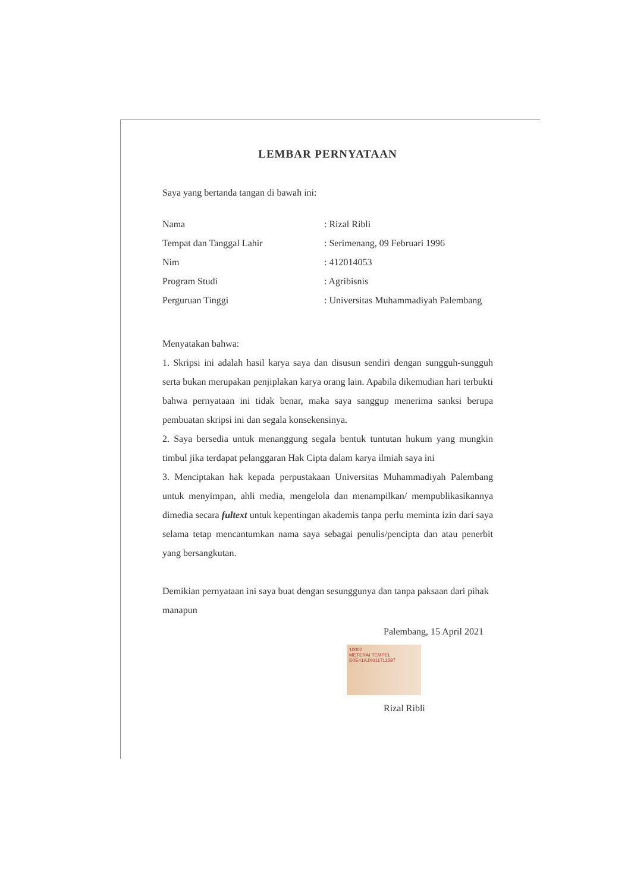LEMBAR PERNYATAAN
Saya yang bertanda tangan di bawah ini:
| Nama | : Rizal Ribli |
| Tempat dan Tanggal Lahir | : Serimenang, 09 Februari 1996 |
| Nim | : 412014053 |
| Program Studi | : Agribisnis |
| Perguruan Tinggi | : Universitas Muhammadiyah Palembang |
Menyatakan bahwa:
1. Skripsi ini adalah hasil karya saya dan disusun sendiri dengan sungguh-sungguh serta bukan merupakan penjiplakan karya orang lain. Apabila dikemudian hari terbukti bahwa pernyataan ini tidak benar, maka saya sanggup menerima sanksi berupa pembuatan skripsi ini dan segala konsekensinya.
2. Saya bersedia untuk menanggung segala bentuk tuntutan hukum yang mungkin timbul jika terdapat pelanggaran Hak Cipta dalam karya ilmiah saya ini
3. Menciptakan hak kepada perpustakaan Universitas Muhammadiyah Palembang untuk menyimpan, ahli media, mengelola dan menampilkan/ mempublikasikannya dimedia secara fultext untuk kepentingan akademis tanpa perlu meminta izin dari saya selama tetap mencantumkan nama saya sebagai penulis/pencipta dan atau penerbit yang bersangkutan.
Demikian pernyataan ini saya buat dengan sesunggunya dan tanpa paksaan dari pihak manapun
Palembang, 15 April 2021
10000
METERAI TEMPEL
D0E41AJX011711597
Rizal Ribli